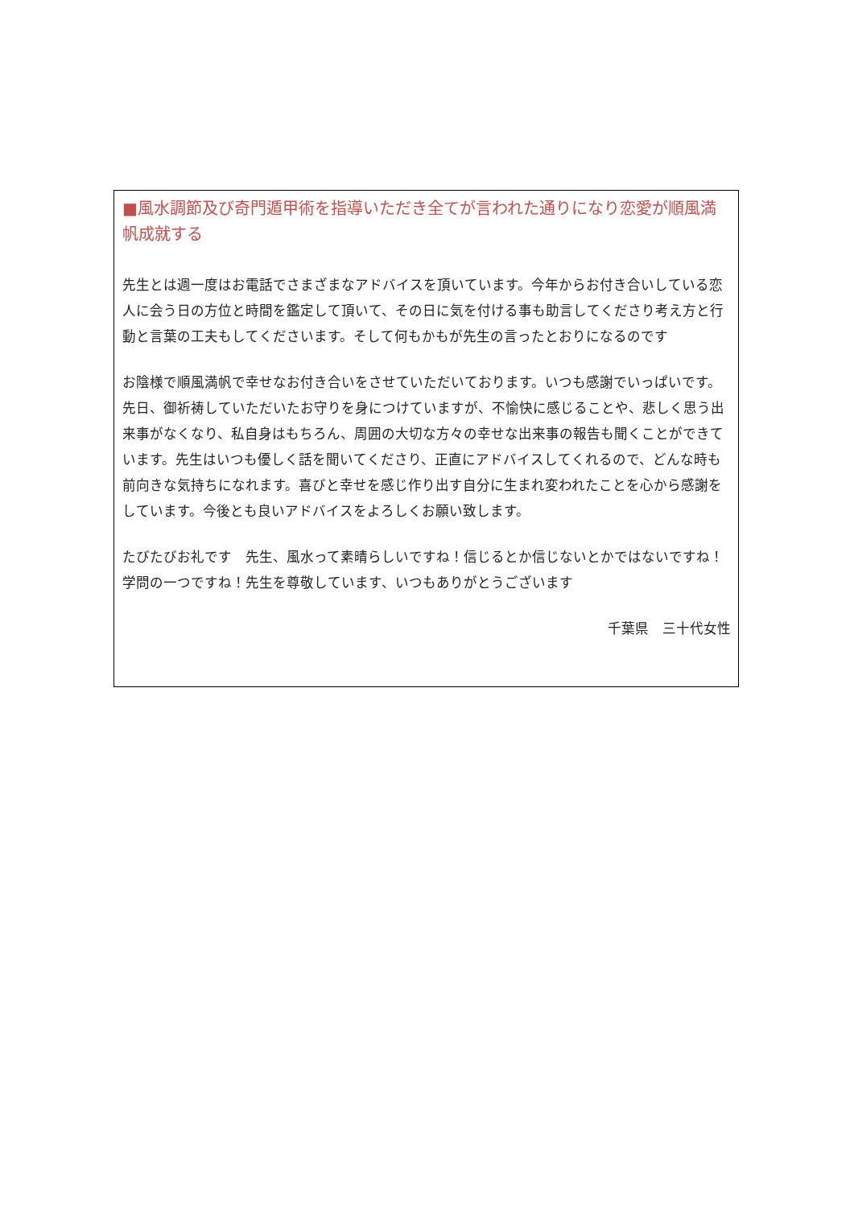■風水調節及び奇門遁甲術を指導いただき全てが言われた通りになり恋愛が順風満帆成就する
先生とは週一度はお電話でさまざまなアドバイスを頂いています。今年からお付き合いしている恋人に会う日の方位と時間を鑑定して頂いて、その日に気を付ける事も助言してくださり考え方と行動と言葉の工夫もしてくださいます。そして何もかもが先生の言ったとおりになるのです
お陰様で順風満帆で幸せなお付き合いをさせていただいております。いつも感謝でいっぱいです。先日、御祈祷していただいたお守りを身につけていますが、不愉快に感じることや、悲しく思う出来事がなくなり、私自身はもちろん、周囲の大切な方々の幸せな出来事の報告も聞くことができています。先生はいつも優しく話を聞いてくださり、正直にアドバイスしてくれるので、どんな時も前向きな気持ちになれます。喜びと幸せを感じ作り出す自分に生まれ変われたことを心から感謝をしています。今後とも良いアドバイスをよろしくお願い致します。
たびたびお礼です　先生、風水って素晴らしいですね！信じるとか信じないとかではないですね！学問の一つですね！先生を尊敬しています、いつもありがとうございます
千葉県　三十代女性